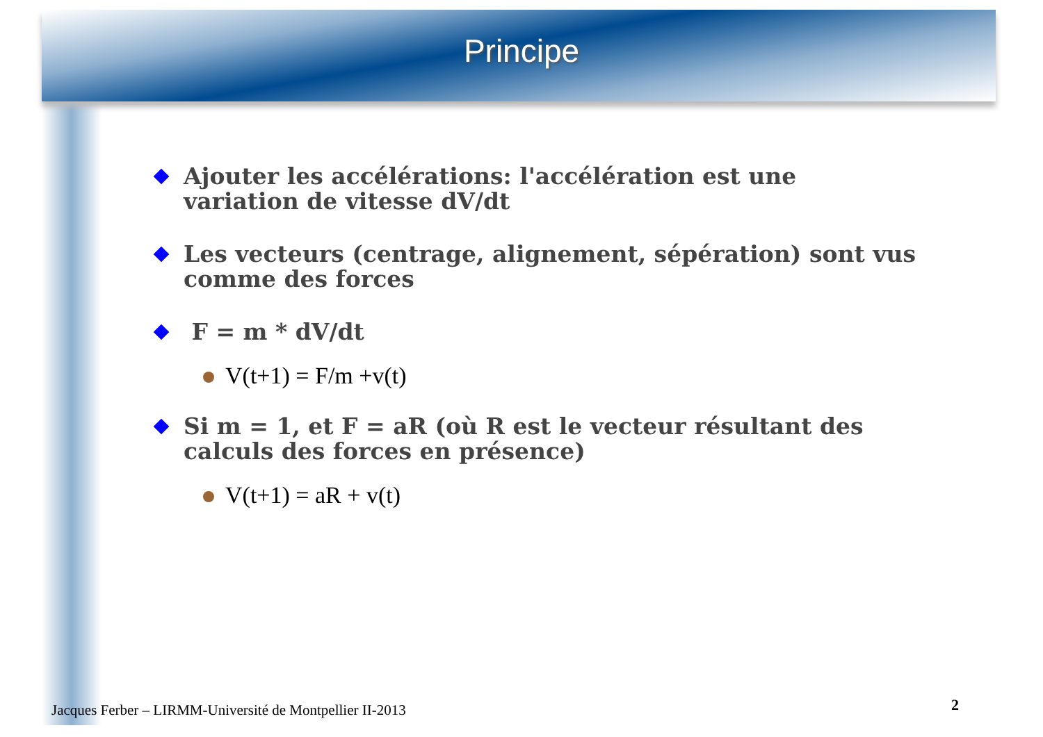Principe
Ajouter les accélérations: l'accélération est une variation de vitesse dV/dt
Les vecteurs (centrage, alignement, sépération) sont vus comme des forces
F = m * dV/dt
V(t+1) = F/m +v(t)
Si m = 1, et F = aR (où R est le vecteur résultant des calculs des forces en présence)
V(t+1) = aR + v(t)
Jacques Ferber – LIRMM-Université de Montpellier II-2013
2